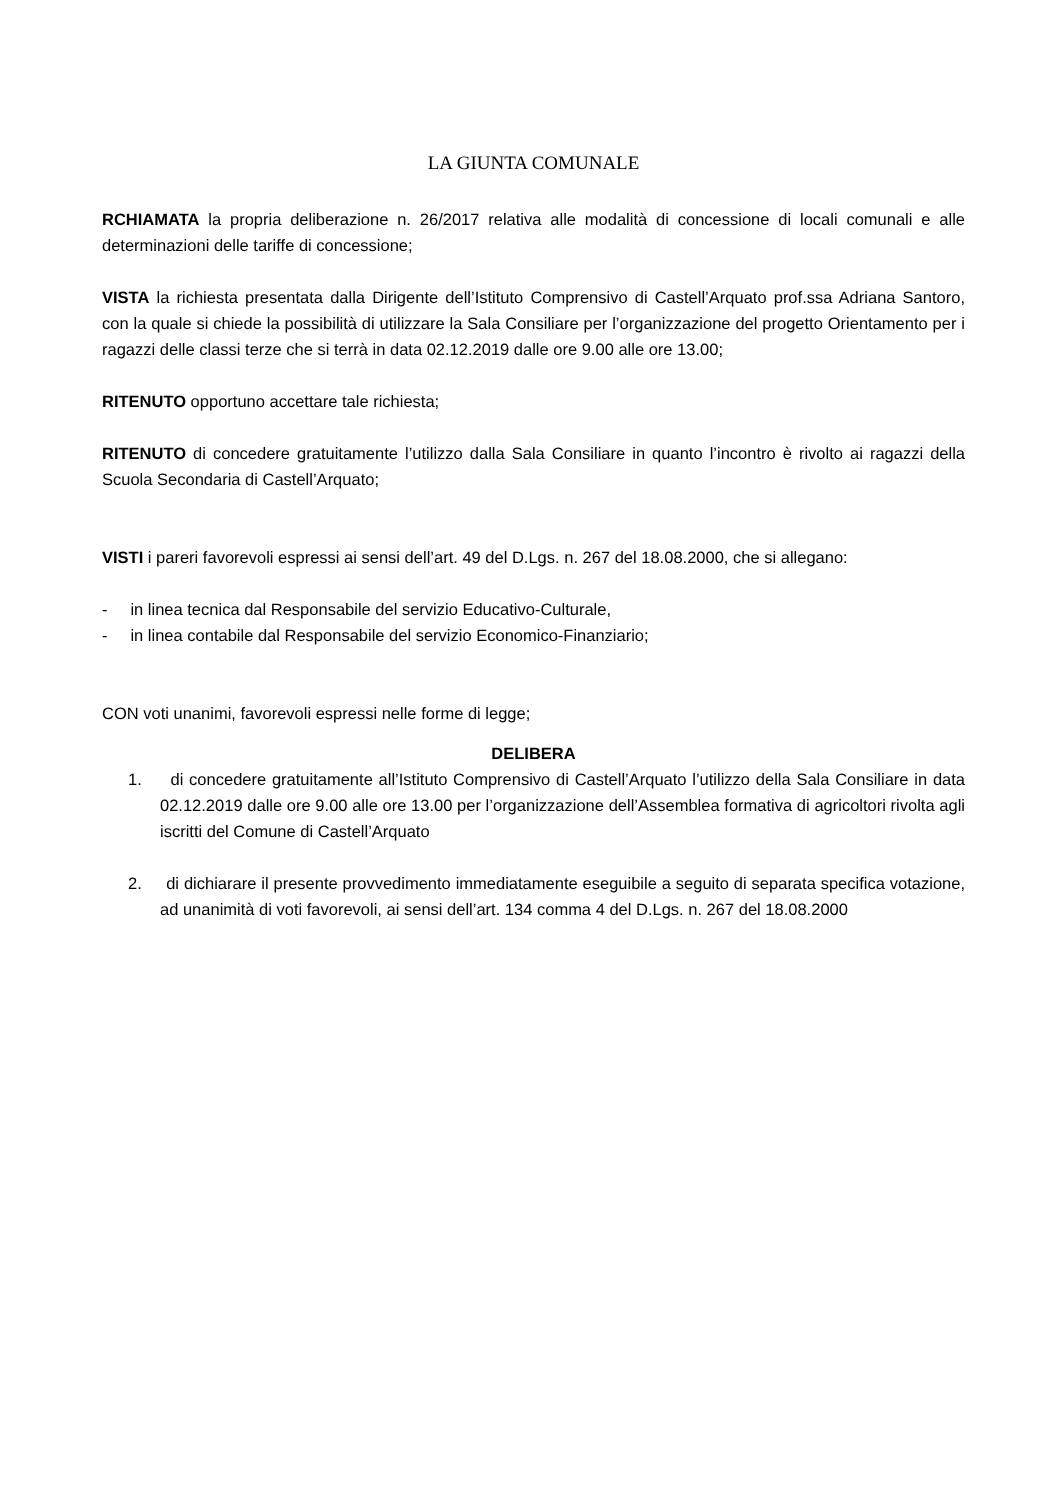LA GIUNTA COMUNALE
RCHIAMATA la propria deliberazione n. 26/2017 relativa alle modalità di concessione di locali comunali e alle determinazioni delle tariffe di concessione;
VISTA la richiesta presentata dalla Dirigente dell’Istituto Comprensivo di Castell’Arquato prof.ssa Adriana Santoro, con la quale si chiede la possibilità di utilizzare la Sala Consiliare per l’organizzazione del progetto Orientamento per i ragazzi delle classi terze che si terrà in data 02.12.2019 dalle ore 9.00 alle ore 13.00;
RITENUTO opportuno accettare tale richiesta;
RITENUTO di concedere gratuitamente l’utilizzo dalla Sala Consiliare in quanto l’incontro è rivolto ai ragazzi della Scuola Secondaria di Castell’Arquato;
VISTI i pareri favorevoli espressi ai sensi dell’art. 49 del D.Lgs. n. 267 del 18.08.2000, che si allegano:
- in linea tecnica dal Responsabile del servizio Educativo-Culturale,
- in linea contabile dal Responsabile del servizio Economico-Finanziario;
CON voti unanimi, favorevoli espressi nelle forme di legge;
DELIBERA
1. di concedere gratuitamente all’Istituto Comprensivo di Castell’Arquato l’utilizzo della Sala Consiliare in data 02.12.2019 dalle ore 9.00 alle ore 13.00 per l’organizzazione dell’Assemblea formativa di agricoltori rivolta agli iscritti del Comune di Castell’Arquato
2. di dichiarare il presente provvedimento immediatamente eseguibile a seguito di separata specifica votazione, ad unanimità di voti favorevoli, ai sensi dell’art. 134 comma 4 del D.Lgs. n. 267 del 18.08.2000